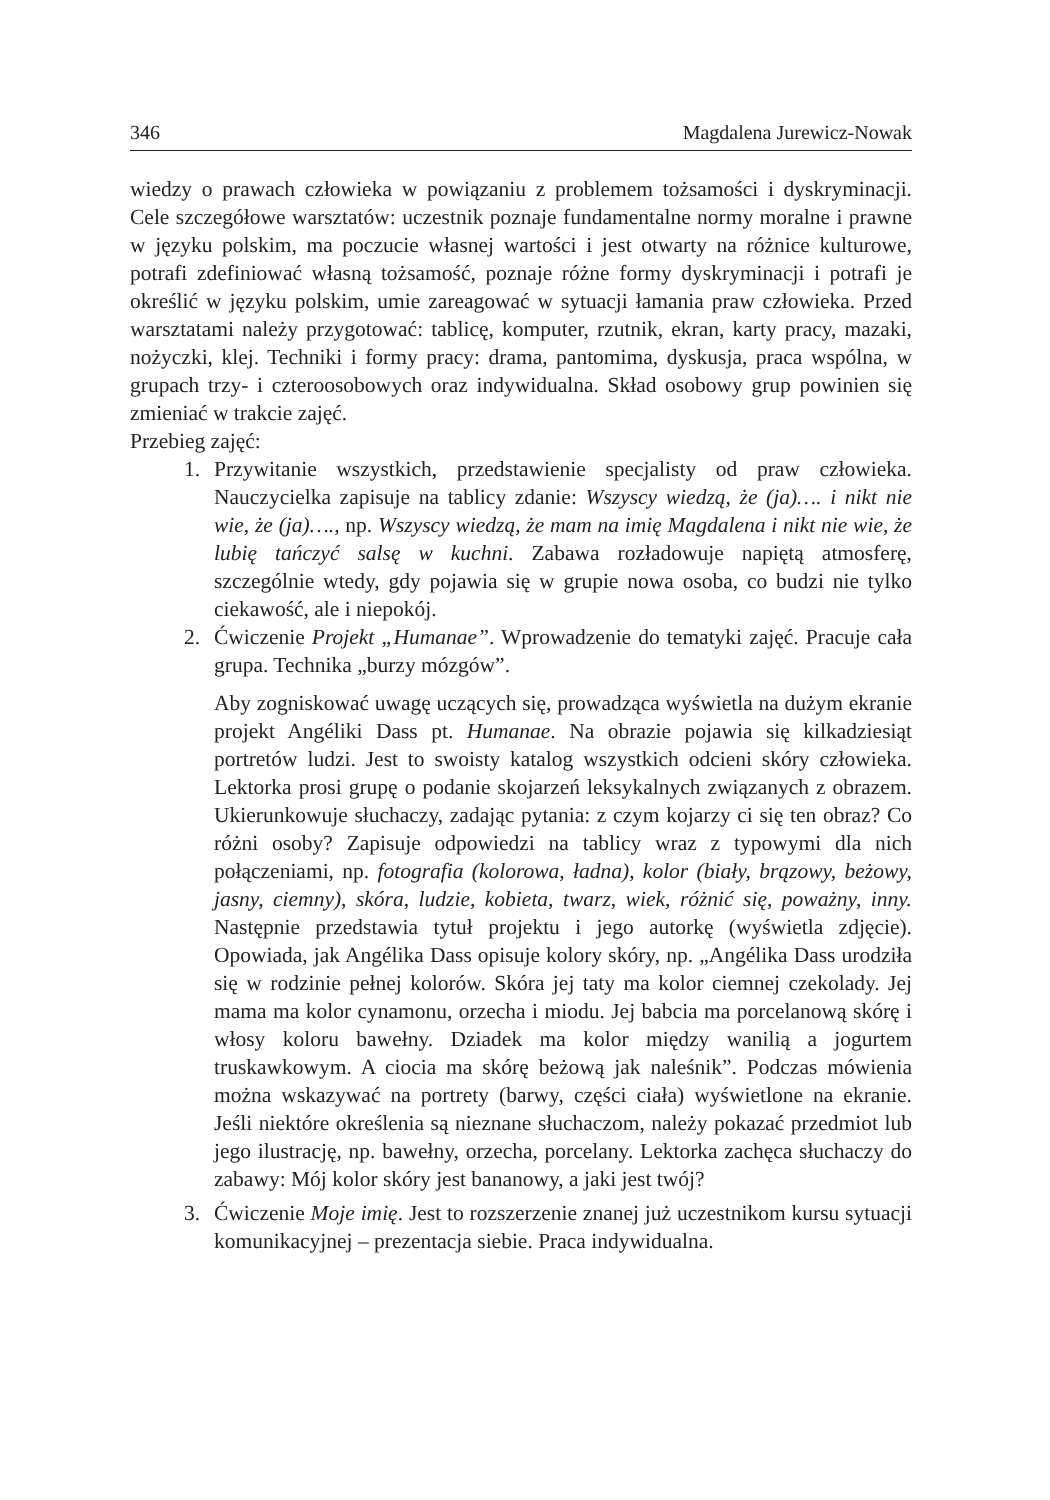346 Magdalena Jurewicz-Nowak
wiedzy o prawach człowieka w powiązaniu z problemem tożsamości i dyskryminacji. Cele szczegółowe warsztatów: uczestnik poznaje fundamentalne normy moralne i prawne w języku polskim, ma poczucie własnej wartości i jest otwarty na różnice kulturowe, potrafi zdefiniować własną tożsamość, poznaje różne formy dyskryminacji i potrafi je określić w języku polskim, umie zareagować w sytuacji łamania praw człowieka. Przed warsztatami należy przygotować: tablicę, komputer, rzutnik, ekran, karty pracy, mazaki, nożyczki, klej. Techniki i formy pracy: drama, pantomima, dyskusja, praca wspólna, w grupach trzy- i czteroosobowych oraz indywidualna. Skład osobowy grup powinien się zmieniać w trakcie zajęć.
Przebieg zajęć:
1. Przywitanie wszystkich, przedstawienie specjalisty od praw człowieka. Nauczycielka zapisuje na tablicy zdanie: Wszyscy wiedzą, że (ja)…. i nikt nie wie, że (ja)…., np. Wszyscy wiedzą, że mam na imię Magdalena i nikt nie wie, że lubię tańczyć salsę w kuchni. Zabawa rozładowuje napiętą atmosferę, szczególnie wtedy, gdy pojawia się w grupie nowa osoba, co budzi nie tylko ciekawość, ale i niepokój.
2. Ćwiczenie Projekt „Humanae”. Wprowadzenie do tematyki zajęć. Pracuje cała grupa. Technika „burzy mózgów”.
Aby zogniskować uwagę uczących się, prowadząca wyświetla na dużym ekranie projekt Angéliki Dass pt. Humanae. Na obrazie pojawia się kilkadziesiąt portretów ludzi. Jest to swoisty katalog wszystkich odcieni skóry człowieka. Lektorka prosi grupę o podanie skojarzeń leksykalnych związanych z obrazem. Ukierunkowuje słuchaczy, zadając pytania: z czym kojarzy ci się ten obraz? Co różni osoby? Zapisuje odpowiedzi na tablicy wraz z typowymi dla nich połączeniami, np. fotografia (kolorowa, ładna), kolor (biały, brązowy, beżowy, jasny, ciemny), skóra, ludzie, kobieta, twarz, wiek, różnić się, poważny, inny. Następnie przedstawia tytuł projektu i jego autorkę (wyświetla zdjęcie). Opowiada, jak Angélika Dass opisuje kolory skóry, np. „Angélika Dass urodziła się w rodzinie pełnej kolorów. Skóra jej taty ma kolor ciemnej czekolady. Jej mama ma kolor cynamonu, orzecha i miodu. Jej babcia ma porcelanową skórę i włosy koloru bawełny. Dziadek ma kolor między wanilią a jogurtem truskawkowym. A ciocia ma skórę beżową jak naleśnik”. Podczas mówienia można wskazywać na portrety (barwy, części ciała) wyświetlone na ekranie. Jeśli niektóre określenia są nieznane słuchaczom, należy pokazać przedmiot lub jego ilustrację, np. bawełny, orzecha, porcelany. Lektorka zachęca słuchaczy do zabawy: Mój kolor skóry jest bananowy, a jaki jest twój?
3. Ćwiczenie Moje imię. Jest to rozszerzenie znanej już uczestnikom kursu sytuacji komunikacyjnej – prezentacja siebie. Praca indywidualna.